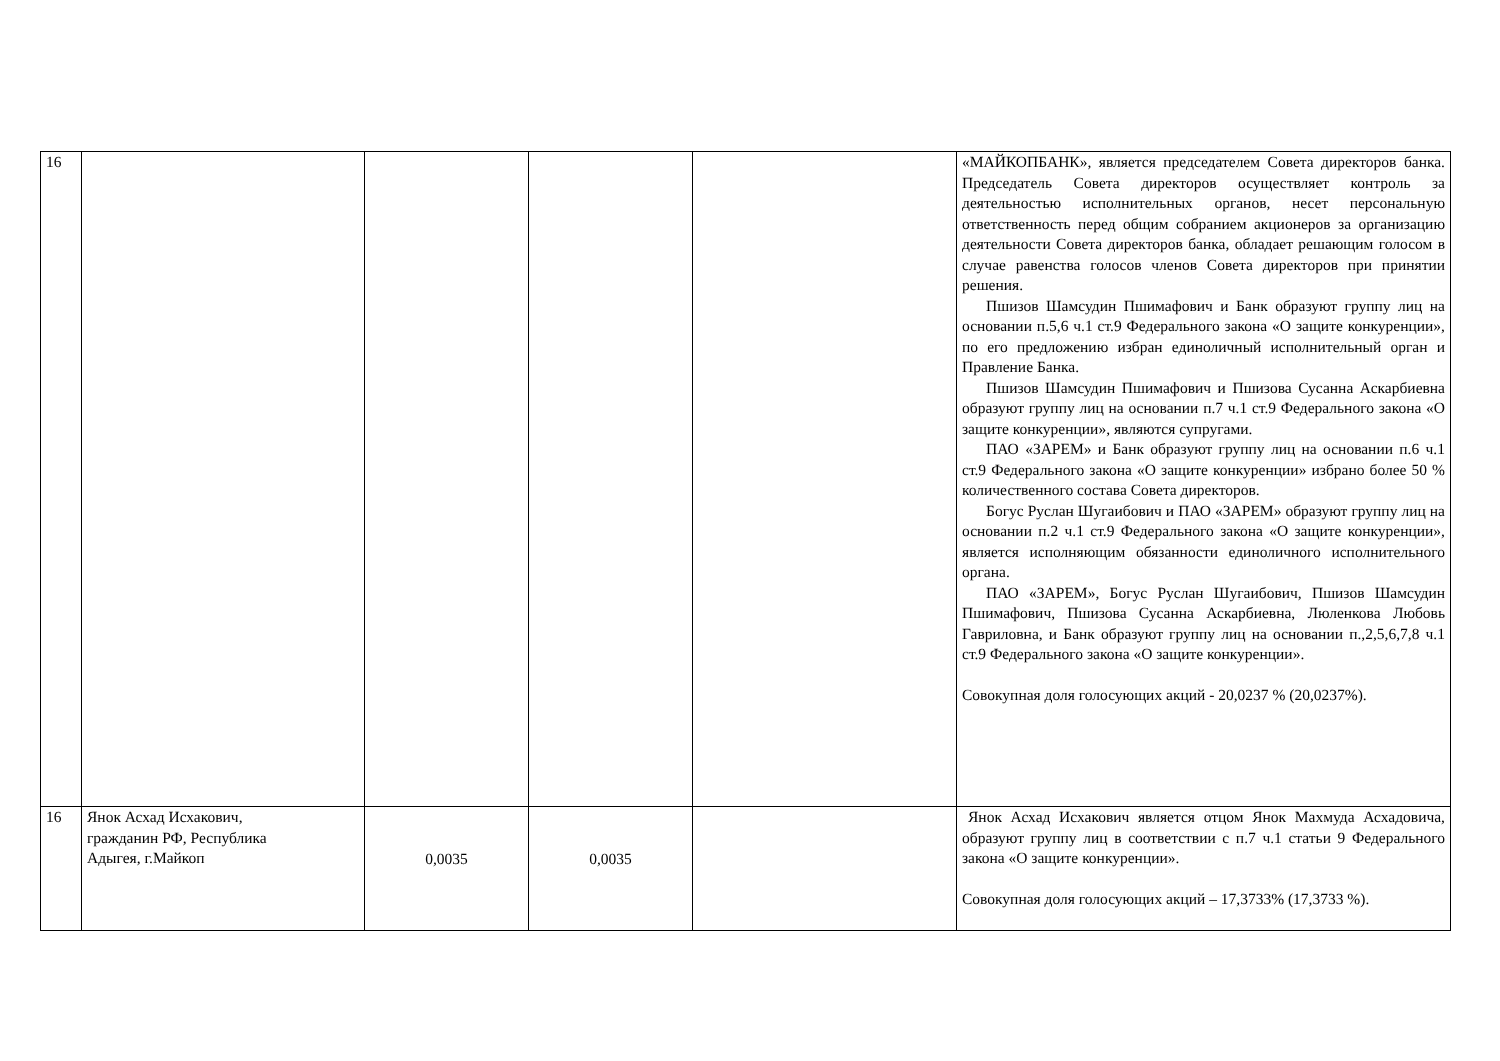| 16 | | | | | «МАЙКОПБАНК», является председателем Совета директоров банка. Председатель Совета директоров осуществляет контроль за деятельностью исполнительных органов, несет персональную ответственность перед общим собранием акционеров за организацию деятельности Совета директоров банка, обладает решающим голосом в случае равенства голосов членов Совета директоров при принятии решения. Пшизов Шамсудин Пшимафович и Банк образуют группу лиц на основании п.5,6 ч.1 ст.9 Федерального закона «О защите конкуренции», по его предложению избран единоличный исполнительный орган и Правление Банка. Пшизов Шамсудин Пшимафович и Пшизова Сусанна Аскарбиевна образуют группу лиц на основании п.7 ч.1 ст.9 Федерального закона «О защите конкуренции», являются супругами. ПАО «ЗАРЕМ» и Банк образуют группу лиц на основании п.6 ч.1 ст.9 Федерального закона «О защите конкуренции» избрано более 50 % количественного состава Совета директоров. Богус Руслан Шугаибович и ПАО «ЗАРЕМ» образуют группу лиц на основании п.2 ч.1 ст.9 Федерального закона «О защите конкуренции», является исполняющим обязанности единоличного исполнительного органа. ПАО «ЗАРЕМ», Богус Руслан Шугаибович, Пшизов Шамсудин Пшимафович, Пшизова Сусанна Аскарбиевна, Люленкова Любовь Гавриловна, и Банк образуют группу лиц на основании п.,2,5,6,7,8 ч.1 ст.9 Федерального закона «О защите конкуренции». Совокупная доля голосующих акций - 20,0237 % (20,0237%). |
| 16 | Янок Асхад Исхакович, гражданин РФ, Республика Адыгея, г.Майкоп | 0,0035 | 0,0035 | | Янок Асхад Исхакович является отцом Янок Махмуда Асхадовича, образуют группу лиц в соответствии с п.7 ч.1 статьи 9 Федерального закона «О защите конкуренции». Совокупная доля голосующих акций – 17,3733% (17,3733 %). |